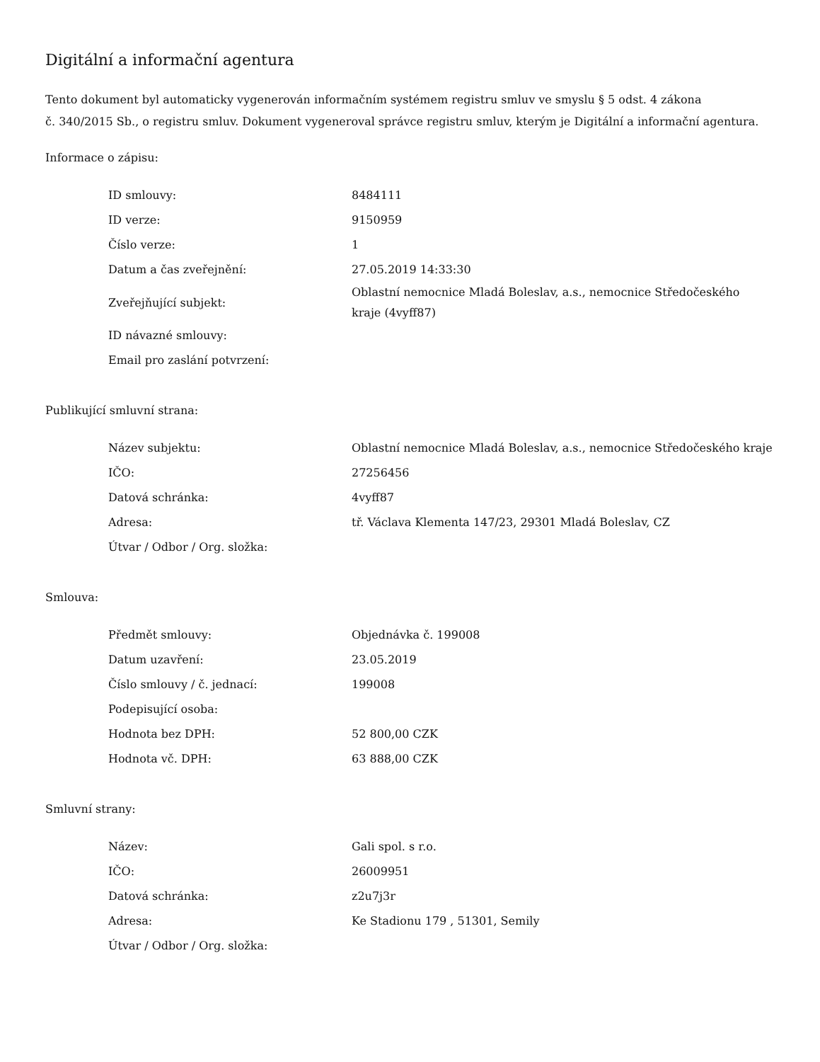Digitální a informační agentura
Tento dokument byl automaticky vygenerován informačním systémem registru smluv ve smyslu § 5 odst. 4 zákona
č. 340/2015 Sb., o registru smluv. Dokument vygeneroval správce registru smluv, kterým je Digitální a informační agentura.
Informace o zápisu:
| ID smlouvy: | 8484111 |
| ID verze: | 9150959 |
| Číslo verze: | 1 |
| Datum a čas zveřejnění: | 27.05.2019 14:33:30 |
| Zveřejňující subjekt: | Oblastní nemocnice Mladá Boleslav, a.s., nemocnice Středočeského kraje (4vyff87) |
| ID návazné smlouvy: | |
| Email pro zaslání potvrzení: | |
Publikující smluvní strana:
| Název subjektu: | Oblastní nemocnice Mladá Boleslav, a.s., nemocnice Středočeského kraje |
| IČO: | 27256456 |
| Datová schránka: | 4vyff87 |
| Adresa: | tř. Václava Klementa 147/23, 29301 Mladá Boleslav, CZ |
| Útvar / Odbor / Org. složka: | |
Smlouva:
| Předmět smlouvy: | Objednávka č. 199008 |
| Datum uzavření: | 23.05.2019 |
| Číslo smlouvy / č. jednací: | 199008 |
| Podepisující osoba: | |
| Hodnota bez DPH: | 52 800,00 CZK |
| Hodnota vč. DPH: | 63 888,00 CZK |
Smluvní strany:
| Název: | Gali spol. s r.o. |
| IČO: | 26009951 |
| Datová schránka: | z2u7j3r |
| Adresa: | Ke Stadionu 179 , 51301, Semily |
| Útvar / Odbor / Org. složka: | |